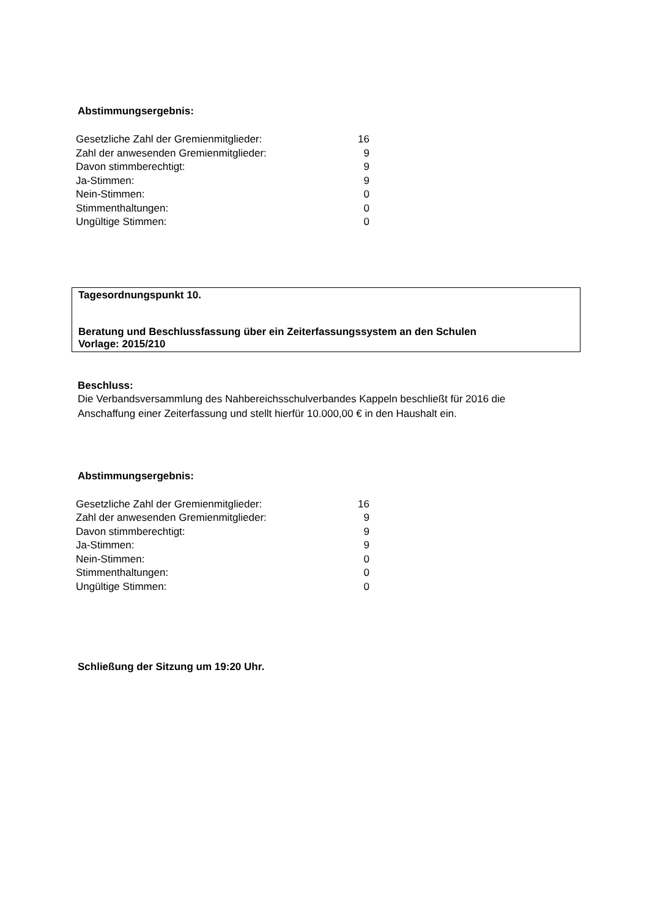Abstimmungsergebnis:
| Gesetzliche Zahl der Gremienmitglieder: | 16 |
| Zahl der anwesenden Gremienmitglieder: | 9 |
| Davon stimmberechtigt: | 9 |
| Ja-Stimmen: | 9 |
| Nein-Stimmen: | 0 |
| Stimmenthaltungen: | 0 |
| Ungültige Stimmen: | 0 |
Tagesordnungspunkt 10.
Beratung und Beschlussfassung über ein Zeiterfassungssystem an den Schulen
Vorlage: 2015/210
Beschluss:
Die Verbandsversammlung des Nahbereichsschulverbandes Kappeln beschließt für 2016 die
Anschaffung einer Zeiterfassung und stellt hierfür 10.000,00 € in den Haushalt ein.
Abstimmungsergebnis:
| Gesetzliche Zahl der Gremienmitglieder: | 16 |
| Zahl der anwesenden Gremienmitglieder: | 9 |
| Davon stimmberechtigt: | 9 |
| Ja-Stimmen: | 9 |
| Nein-Stimmen: | 0 |
| Stimmenthaltungen: | 0 |
| Ungültige Stimmen: | 0 |
Schließung der Sitzung um 19:20 Uhr.